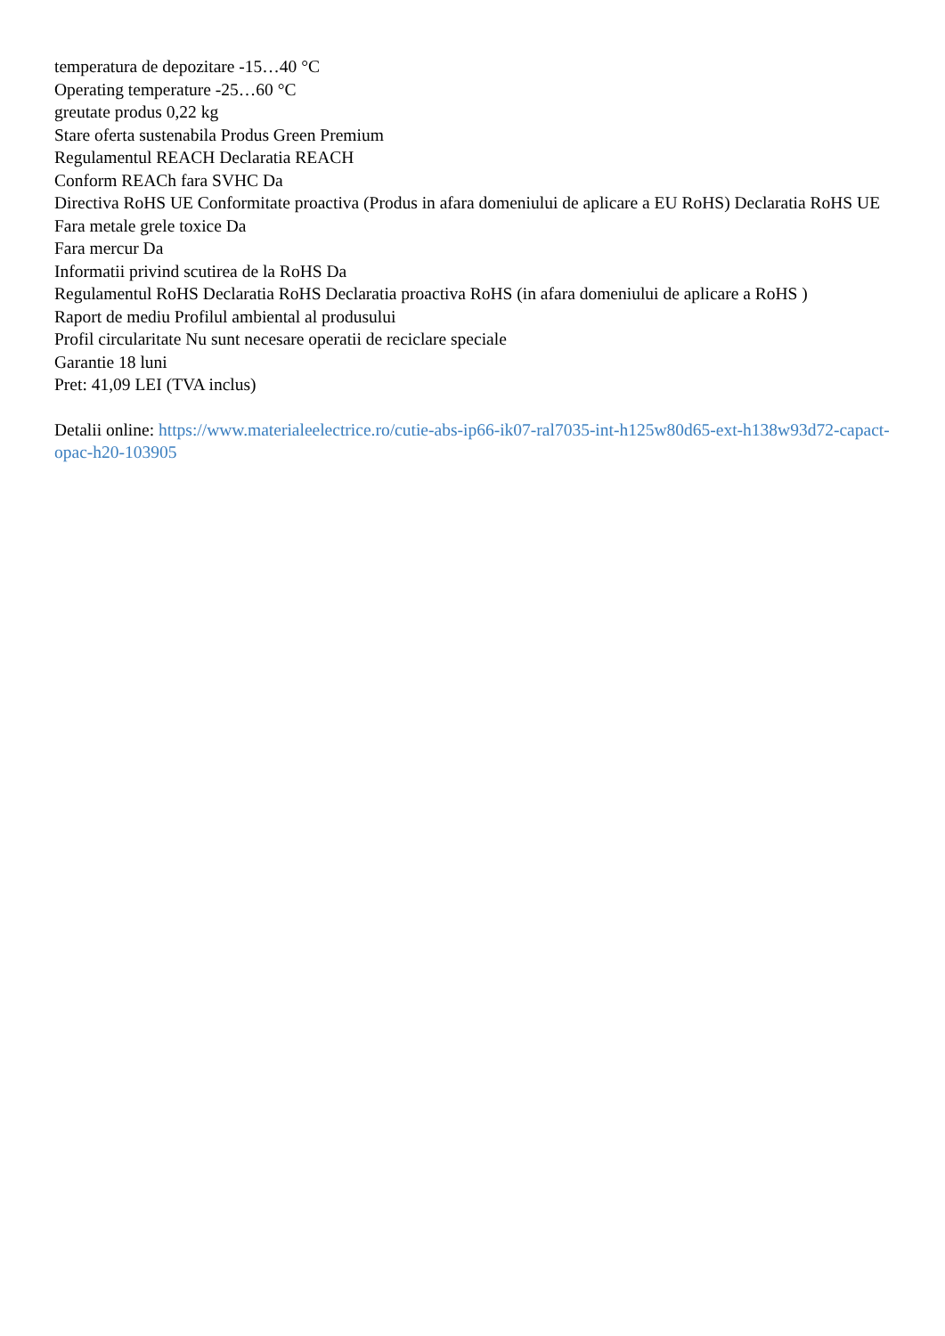temperatura de depozitare -15…40 °C
Operating temperature -25…60 °C
greutate produs 0,22 kg
Stare oferta sustenabila Produs Green Premium
Regulamentul REACH Declaratia REACH
Conform REACh fara SVHC Da
Directiva RoHS UE Conformitate proactiva (Produs in afara domeniului de aplicare a EU RoHS) Declaratia RoHS UE
Fara metale grele toxice Da
Fara mercur Da
Informatii privind scutirea de la RoHS Da
Regulamentul RoHS Declaratia RoHS Declaratia proactiva RoHS (in afara domeniului de aplicare a RoHS )
Raport de mediu Profilul ambiental al produsului
Profil circularitate Nu sunt necesare operatii de reciclare speciale
Garantie 18 luni
Pret: 41,09 LEI (TVA inclus)
Detalii online: https://www.materialeelectrice.ro/cutie-abs-ip66-ik07-ral7035-int-h125w80d65-ext-h138w93d72-capact-opac-h20-103905